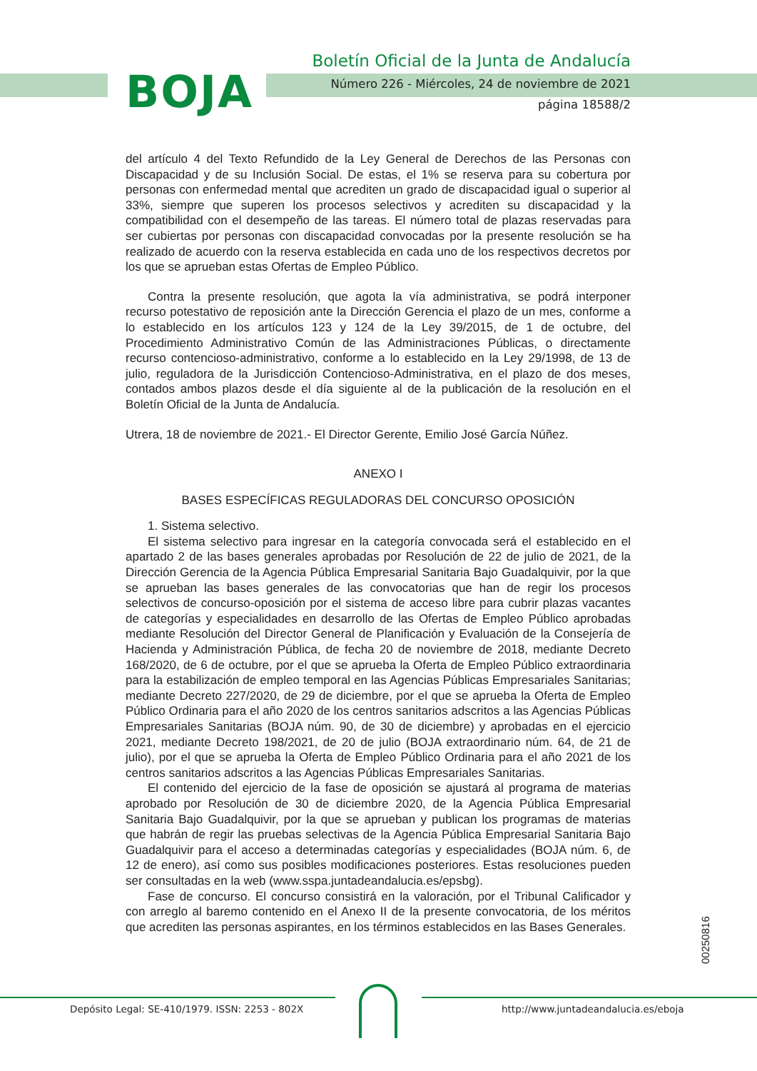BOJA
Boletín Oficial de la Junta de Andalucía
Número 226 - Miércoles, 24 de noviembre de 2021
página 18588/2
del artículo 4 del Texto Refundido de la Ley General de Derechos de las Personas con Discapacidad y de su Inclusión Social. De estas, el 1% se reserva para su cobertura por personas con enfermedad mental que acrediten un grado de discapacidad igual o superior al 33%, siempre que superen los procesos selectivos y acrediten su discapacidad y la compatibilidad con el desempeño de las tareas. El número total de plazas reservadas para ser cubiertas por personas con discapacidad convocadas por la presente resolución se ha realizado de acuerdo con la reserva establecida en cada uno de los respectivos decretos por los que se aprueban estas Ofertas de Empleo Público.
Contra la presente resolución, que agota la vía administrativa, se podrá interponer recurso potestativo de reposición ante la Dirección Gerencia el plazo de un mes, conforme a lo establecido en los artículos 123 y 124 de la Ley 39/2015, de 1 de octubre, del Procedimiento Administrativo Común de las Administraciones Públicas, o directamente recurso contencioso-administrativo, conforme a lo establecido en la Ley 29/1998, de 13 de julio, reguladora de la Jurisdicción Contencioso-Administrativa, en el plazo de dos meses, contados ambos plazos desde el día siguiente al de la publicación de la resolución en el Boletín Oficial de la Junta de Andalucía.
Utrera, 18 de noviembre de 2021.- El Director Gerente, Emilio José García Núñez.
ANEXO I
BASES ESPECÍFICAS REGULADORAS DEL CONCURSO OPOSICIÓN
1. Sistema selectivo.
El sistema selectivo para ingresar en la categoría convocada será el establecido en el apartado 2 de las bases generales aprobadas por Resolución de 22 de julio de 2021, de la Dirección Gerencia de la Agencia Pública Empresarial Sanitaria Bajo Guadalquivir, por la que se aprueban las bases generales de las convocatorias que han de regir los procesos selectivos de concurso-oposición por el sistema de acceso libre para cubrir plazas vacantes de categorías y especialidades en desarrollo de las Ofertas de Empleo Público aprobadas mediante Resolución del Director General de Planificación y Evaluación de la Consejería de Hacienda y Administración Pública, de fecha 20 de noviembre de 2018, mediante Decreto 168/2020, de 6 de octubre, por el que se aprueba la Oferta de Empleo Público extraordinaria para la estabilización de empleo temporal en las Agencias Públicas Empresariales Sanitarias; mediante Decreto 227/2020, de 29 de diciembre, por el que se aprueba la Oferta de Empleo Público Ordinaria para el año 2020 de los centros sanitarios adscritos a las Agencias Públicas Empresariales Sanitarias (BOJA núm. 90, de 30 de diciembre) y aprobadas en el ejercicio 2021, mediante Decreto 198/2021, de 20 de julio (BOJA extraordinario núm. 64, de 21 de julio), por el que se aprueba la Oferta de Empleo Público Ordinaria para el año 2021 de los centros sanitarios adscritos a las Agencias Públicas Empresariales Sanitarias.
El contenido del ejercicio de la fase de oposición se ajustará al programa de materias aprobado por Resolución de 30 de diciembre 2020, de la Agencia Pública Empresarial Sanitaria Bajo Guadalquivir, por la que se aprueban y publican los programas de materias que habrán de regir las pruebas selectivas de la Agencia Pública Empresarial Sanitaria Bajo Guadalquivir para el acceso a determinadas categorías y especialidades (BOJA núm. 6, de 12 de enero), así como sus posibles modificaciones posteriores. Estas resoluciones pueden ser consultadas en la web (www.sspa.juntadeandalucia.es/epsbg).
Fase de concurso. El concurso consistirá en la valoración, por el Tribunal Calificador y con arreglo al baremo contenido en el Anexo II de la presente convocatoria, de los méritos que acrediten las personas aspirantes, en los términos establecidos en las Bases Generales.
00250816
Depósito Legal: SE-410/1979. ISSN: 2253 - 802X http://www.juntadeandalucia.es/eboja